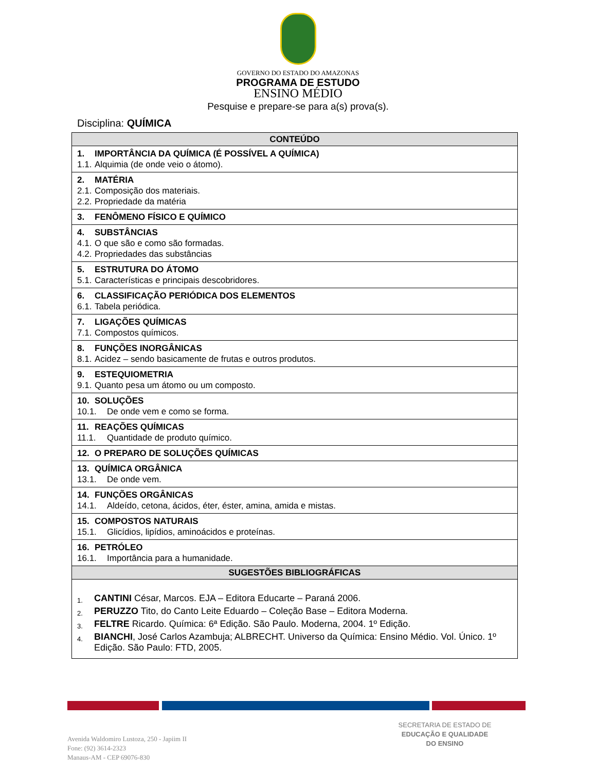GOVERNO DO ESTADO DO AMAZONAS
PROGRAMA DE ESTUDO
ENSINO MÉDIO
Pesquise e prepare-se para a(s) prova(s).
Disciplina: QUÍMICA
| CONTEÚDO |
| --- |
| 1. IMPORTÂNCIA DA QUÍMICA (É POSSÍVEL A QUÍMICA) 1.1. Alquimia (de onde veio o átomo). |
| 2. MATÉRIA 2.1. Composição dos materiais. 2.2. Propriedade da matéria |
| 3. FENÔMENO FÍSICO E QUÍMICO |
| 4. SUBSTÂNCIAS 4.1. O que são e como são formadas. 4.2. Propriedades das substâncias |
| 5. ESTRUTURA DO ÁTOMO 5.1. Características e principais descobridores. |
| 6. CLASSIFICAÇÃO PERIÓDICA DOS ELEMENTOS 6.1. Tabela periódica. |
| 7. LIGAÇÕES QUÍMICAS 7.1. Compostos químicos. |
| 8. FUNÇÕES INORGÂNICAS 8.1. Acidez – sendo basicamente de frutas e outros produtos. |
| 9. ESTEQUIOMETRIA 9.1. Quanto pesa um átomo ou um composto. |
| 10. SOLUÇÕES 10.1. De onde vem e como se forma. |
| 11. REAÇÕES QUÍMICAS 11.1. Quantidade de produto químico. |
| 12. O PREPARO DE SOLUÇÕES QUÍMICAS |
| 13. QUÍMICA ORGÂNICA 13.1. De onde vem. |
| 14. FUNÇÕES ORGÂNICAS 14.1. Aldeído, cetona, ácidos, éter, éster, amina, amida e mistas. |
| 15. COMPOSTOS NATURAIS 15.1. Glicídios, lipídios, aminoácidos e proteínas. |
| 16. PETRÓLEO 16.1. Importância para a humanidade. |
| SUGESTÕES BIBLIOGRÁFICAS |
| 1. CANTINI César, Marcos. EJA – Editora Educarte – Paraná 2006. 2. PERUZZO Tito, do Canto Leite Eduardo – Coleção Base – Editora Moderna. 3. FELTRE Ricardo. Química: 6ª Edição. São Paulo. Moderna, 2004. 1º Edição. 4. BIANCHI , José Carlos Azambuja; ALBRECHT. Universo da Química: Ensino Médio. Vol. Único. 1º Edição. São Paulo: FTD, 2005. |
SECRETARIA DE ESTADO DE
EDUCAÇÃO E QUALIDADE
DO ENSINO
Avenida Waldomiro Lustoza, 250 - Japiim II
Fone: (92) 3614-2323
Manaus-AM - CEP 69076-830